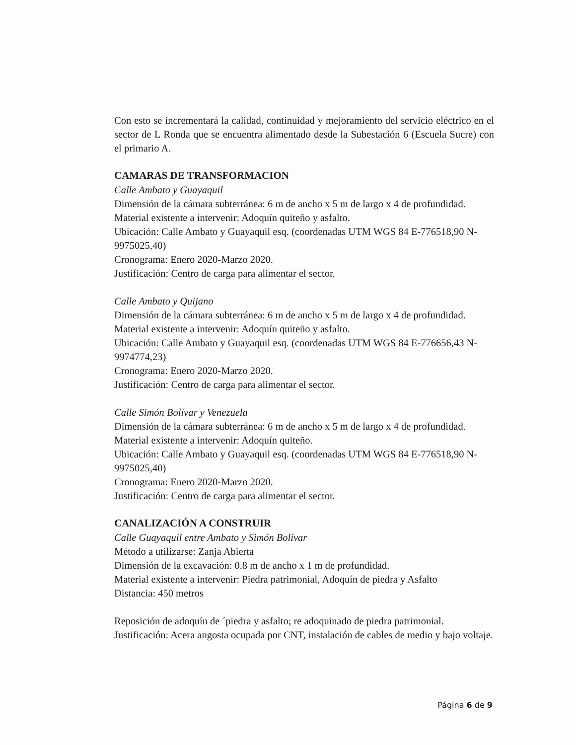Con esto se incrementará la calidad, continuidad y mejoramiento del servicio eléctrico en el sector de L Ronda que se encuentra alimentado desde la Subestación 6 (Escuela Sucre) con el primario A.
CAMARAS DE TRANSFORMACION
Calle Ambato y Guayaquil
Dimensión de la cámara subterránea: 6 m de ancho x 5 m de largo x 4 de profundidad.
Material existente a intervenir: Adoquín quiteño y asfalto.
Ubicación: Calle Ambato y Guayaquil esq. (coordenadas UTM WGS 84 E-776518,90 N-9975025,40)
Cronograma: Enero 2020-Marzo 2020.
Justificación: Centro de carga para alimentar el sector.
Calle Ambato y Quijano
Dimensión de la cámara subterránea: 6 m de ancho x 5 m de largo x 4 de profundidad.
Material existente a intervenir: Adoquín quiteño y asfalto.
Ubicación: Calle Ambato y Guayaquil esq. (coordenadas UTM WGS 84 E-776656,43 N-9974774,23)
Cronograma: Enero 2020-Marzo 2020.
Justificación: Centro de carga para alimentar el sector.
Calle Simón Bolívar y Venezuela
Dimensión de la cámara subterránea: 6 m de ancho x 5 m de largo x 4 de profundidad.
Material existente a intervenir: Adoquín quiteño.
Ubicación: Calle Ambato y Guayaquil esq. (coordenadas UTM WGS 84 E-776518,90 N-9975025,40)
Cronograma: Enero 2020-Marzo 2020.
Justificación: Centro de carga para alimentar el sector.
CANALIZACIÓN A CONSTRUIR
Calle Guayaquil entre Ambato y Simón Bolívar
Método a utilizarse: Zanja Abierta
Dimensión de la excavación: 0.8 m de ancho x 1 m de profundidad.
Material existente a intervenir: Piedra patrimonial, Adoquín de piedra y Asfalto
Distancia: 450 metros
Reposición de adoquín de ´piedra y asfalto; re adoquinado de piedra patrimonial.
Justificación: Acera angosta ocupada por CNT, instalación de cables de medio y bajo voltaje.
Página 6 de 9